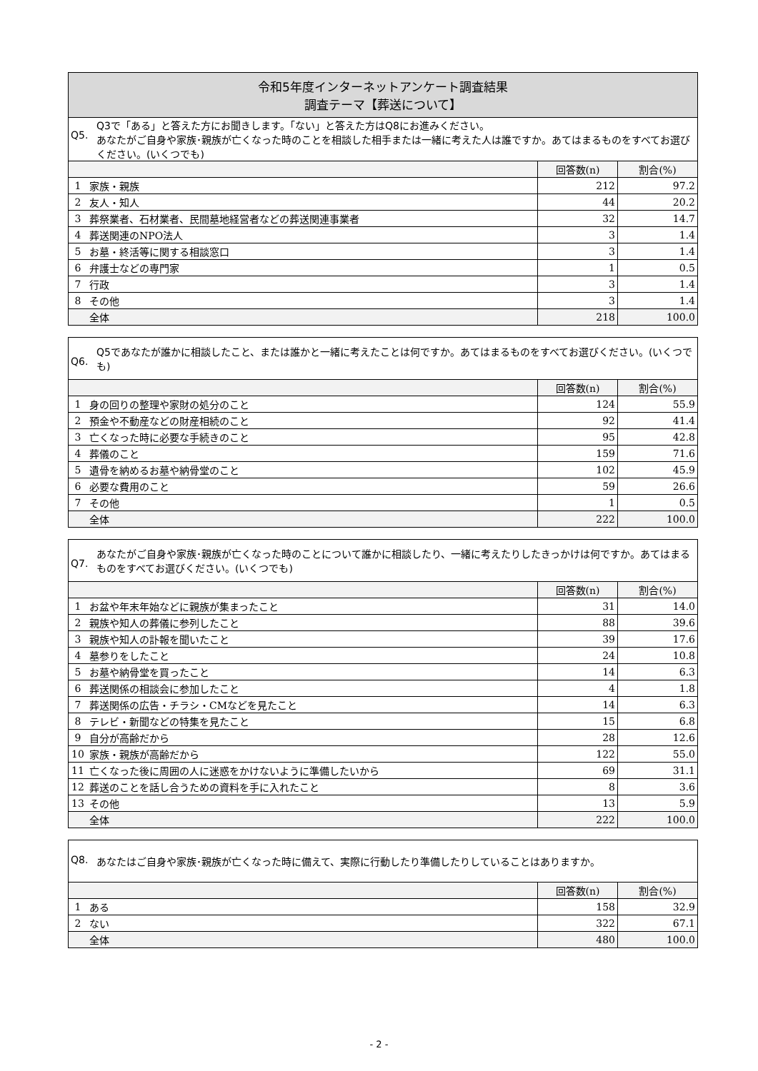| 令和5年度インターネットアンケート調査結果 調査テーマ【葬送について】 | | | |
| Q5. Q3で「ある」と答えた方にお聞きします。「ない」と答えた方はQ8にお進みください。 あなたがご自身や家族･親族が亡くなった時のことを相談した相手または一緒に考えた人は誰ですか。あてはまるものをすべてお選びください。(いくつでも) | | | |
| | | 回答数(n) | 割合(%) |
| 1 | 家族・親族 | 212 | 97.2 |
| 2 | 友人・知人 | 44 | 20.2 |
| 3 | 葬祭業者、石材業者、民間墓地経営者などの葬送関連事業者 | 32 | 14.7 |
| 4 | 葬送関連のNPO法人 | 3 | 1.4 |
| 5 | お墓・終活等に関する相談窓口 | 3 | 1.4 |
| 6 | 弁護士などの専門家 | 1 | 0.5 |
| 7 | 行政 | 3 | 1.4 |
| 8 | その他 | 3 | 1.4 |
| | 全体 | 218 | 100.0 |
| Q6. Q5であなたが誰かに相談したこと、または誰かと一緒に考えたことは何ですか。あてはまるものをすべてお選びください。(いくつでも) | | | |
| | | 回答数(n) | 割合(%) |
| 1 | 身の回りの整理や家財の処分のこと | 124 | 55.9 |
| 2 | 預金や不動産などの財産相続のこと | 92 | 41.4 |
| 3 | 亡くなった時に必要な手続きのこと | 95 | 42.8 |
| 4 | 葬儀のこと | 159 | 71.6 |
| 5 | 遺骨を納めるお墓や納骨堂のこと | 102 | 45.9 |
| 6 | 必要な費用のこと | 59 | 26.6 |
| 7 | その他 | 1 | 0.5 |
| | 全体 | 222 | 100.0 |
| Q7. あなたがご自身や家族･親族が亡くなった時のことについて誰かに相談したり、一緒に考えたりしたきっかけは何ですか。あてはまるものをすべてお選びください。(いくつでも) | | | |
| | | 回答数(n) | 割合(%) |
| 1 | お盆や年末年始などに親族が集まったこと | 31 | 14.0 |
| 2 | 親族や知人の葬儀に参列したこと | 88 | 39.6 |
| 3 | 親族や知人の訃報を聞いたこと | 39 | 17.6 |
| 4 | 墓参りをしたこと | 24 | 10.8 |
| 5 | お墓や納骨堂を買ったこと | 14 | 6.3 |
| 6 | 葬送関係の相談会に参加したこと | 4 | 1.8 |
| 7 | 葬送関係の広告・チラシ・CMなどを見たこと | 14 | 6.3 |
| 8 | テレビ・新聞などの特集を見たこと | 15 | 6.8 |
| 9 | 自分が高齢だから | 28 | 12.6 |
| 10 | 家族・親族が高齢だから | 122 | 55.0 |
| 11 | 亡くなった後に周囲の人に迷惑をかけないように準備したいから | 69 | 31.1 |
| 12 | 葬送のことを話し合うための資料を手に入れたこと | 8 | 3.6 |
| 13 | その他 | 13 | 5.9 |
| | 全体 | 222 | 100.0 |
| Q8. あなたはご自身や家族･親族が亡くなった時に備えて、実際に行動したり準備したりしていることはありますか。 | | | |
| | | 回答数(n) | 割合(%) |
| 1 | ある | 158 | 32.9 |
| 2 | ない | 322 | 67.1 |
| | 全体 | 480 | 100.0 |
- 2 -